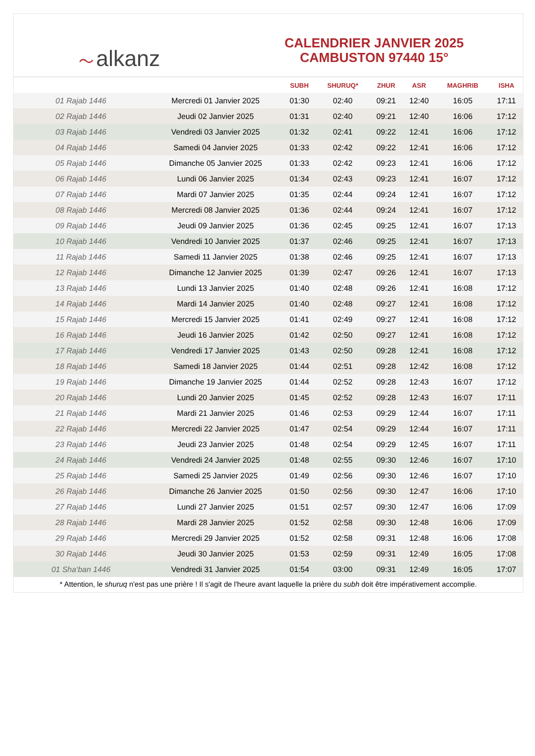〜 alkanz
CALENDRIER JANVIER 2025
CAMBUSTON 97440 15°
| | | SUBH | SHURUQ* | ZHUR | ASR | MAGHRIB | ISHA |
| --- | --- | --- | --- | --- | --- | --- | --- |
| 01 Rajab 1446 | Mercredi 01 Janvier 2025 | 01:30 | 02:40 | 09:21 | 12:40 | 16:05 | 17:11 |
| 02 Rajab 1446 | Jeudi 02 Janvier 2025 | 01:31 | 02:40 | 09:21 | 12:40 | 16:06 | 17:12 |
| 03 Rajab 1446 | Vendredi 03 Janvier 2025 | 01:32 | 02:41 | 09:22 | 12:41 | 16:06 | 17:12 |
| 04 Rajab 1446 | Samedi 04 Janvier 2025 | 01:33 | 02:42 | 09:22 | 12:41 | 16:06 | 17:12 |
| 05 Rajab 1446 | Dimanche 05 Janvier 2025 | 01:33 | 02:42 | 09:23 | 12:41 | 16:06 | 17:12 |
| 06 Rajab 1446 | Lundi 06 Janvier 2025 | 01:34 | 02:43 | 09:23 | 12:41 | 16:07 | 17:12 |
| 07 Rajab 1446 | Mardi 07 Janvier 2025 | 01:35 | 02:44 | 09:24 | 12:41 | 16:07 | 17:12 |
| 08 Rajab 1446 | Mercredi 08 Janvier 2025 | 01:36 | 02:44 | 09:24 | 12:41 | 16:07 | 17:12 |
| 09 Rajab 1446 | Jeudi 09 Janvier 2025 | 01:36 | 02:45 | 09:25 | 12:41 | 16:07 | 17:13 |
| 10 Rajab 1446 | Vendredi 10 Janvier 2025 | 01:37 | 02:46 | 09:25 | 12:41 | 16:07 | 17:13 |
| 11 Rajab 1446 | Samedi 11 Janvier 2025 | 01:38 | 02:46 | 09:25 | 12:41 | 16:07 | 17:13 |
| 12 Rajab 1446 | Dimanche 12 Janvier 2025 | 01:39 | 02:47 | 09:26 | 12:41 | 16:07 | 17:13 |
| 13 Rajab 1446 | Lundi 13 Janvier 2025 | 01:40 | 02:48 | 09:26 | 12:41 | 16:08 | 17:12 |
| 14 Rajab 1446 | Mardi 14 Janvier 2025 | 01:40 | 02:48 | 09:27 | 12:41 | 16:08 | 17:12 |
| 15 Rajab 1446 | Mercredi 15 Janvier 2025 | 01:41 | 02:49 | 09:27 | 12:41 | 16:08 | 17:12 |
| 16 Rajab 1446 | Jeudi 16 Janvier 2025 | 01:42 | 02:50 | 09:27 | 12:41 | 16:08 | 17:12 |
| 17 Rajab 1446 | Vendredi 17 Janvier 2025 | 01:43 | 02:50 | 09:28 | 12:41 | 16:08 | 17:12 |
| 18 Rajab 1446 | Samedi 18 Janvier 2025 | 01:44 | 02:51 | 09:28 | 12:42 | 16:08 | 17:12 |
| 19 Rajab 1446 | Dimanche 19 Janvier 2025 | 01:44 | 02:52 | 09:28 | 12:43 | 16:07 | 17:12 |
| 20 Rajab 1446 | Lundi 20 Janvier 2025 | 01:45 | 02:52 | 09:28 | 12:43 | 16:07 | 17:11 |
| 21 Rajab 1446 | Mardi 21 Janvier 2025 | 01:46 | 02:53 | 09:29 | 12:44 | 16:07 | 17:11 |
| 22 Rajab 1446 | Mercredi 22 Janvier 2025 | 01:47 | 02:54 | 09:29 | 12:44 | 16:07 | 17:11 |
| 23 Rajab 1446 | Jeudi 23 Janvier 2025 | 01:48 | 02:54 | 09:29 | 12:45 | 16:07 | 17:11 |
| 24 Rajab 1446 | Vendredi 24 Janvier 2025 | 01:48 | 02:55 | 09:30 | 12:46 | 16:07 | 17:10 |
| 25 Rajab 1446 | Samedi 25 Janvier 2025 | 01:49 | 02:56 | 09:30 | 12:46 | 16:07 | 17:10 |
| 26 Rajab 1446 | Dimanche 26 Janvier 2025 | 01:50 | 02:56 | 09:30 | 12:47 | 16:06 | 17:10 |
| 27 Rajab 1446 | Lundi 27 Janvier 2025 | 01:51 | 02:57 | 09:30 | 12:47 | 16:06 | 17:09 |
| 28 Rajab 1446 | Mardi 28 Janvier 2025 | 01:52 | 02:58 | 09:30 | 12:48 | 16:06 | 17:09 |
| 29 Rajab 1446 | Mercredi 29 Janvier 2025 | 01:52 | 02:58 | 09:31 | 12:48 | 16:06 | 17:08 |
| 30 Rajab 1446 | Jeudi 30 Janvier 2025 | 01:53 | 02:59 | 09:31 | 12:49 | 16:05 | 17:08 |
| 01 Sha‘ban 1446 | Vendredi 31 Janvier 2025 | 01:54 | 03:00 | 09:31 | 12:49 | 16:05 | 17:07 |
* Attention, le shuruq n'est pas une prière ! Il s'agit de l'heure avant laquelle la prière du subh doit être impérativement accomplie.